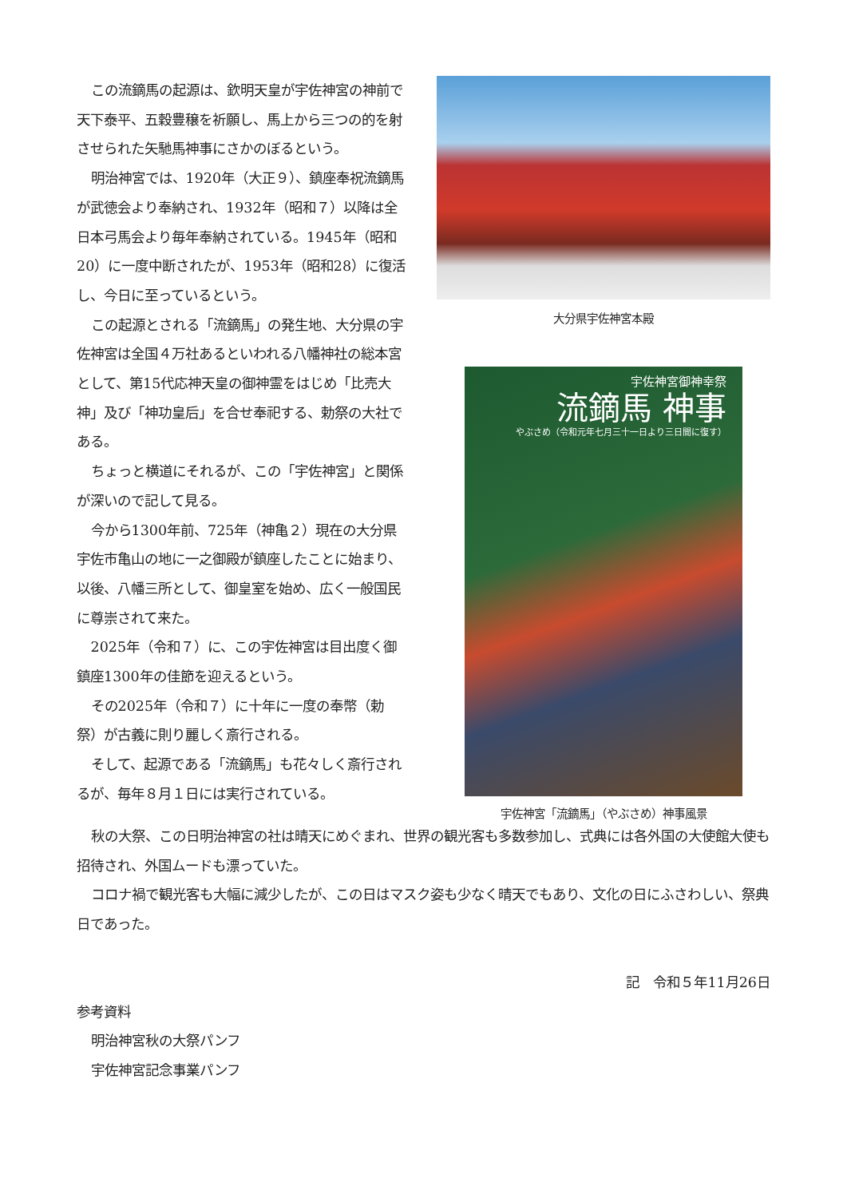この流鏑馬の起源は、欽明天皇が宇佐神宮の神前で天下泰平、五穀豊穣を祈願し、馬上から三つの的を射させられた矢馳馬神事にさかのぼるという。
明治神宮では、1920年（大正９）、鎮座奉祝流鏑馬が武徳会より奉納され、1932年（昭和７）以降は全日本弓馬会より毎年奉納されている。1945年（昭和20）に一度中断されたが、1953年（昭和28）に復活し、今日に至っているという。
この起源とされる「流鏑馬」の発生地、大分県の宇佐神宮は全国４万社あるといわれる八幡神社の総本宮として、第15代応神天皇の御神霊をはじめ「比売大神」及び「神功皇后」を合せ奉祀する、勅祭の大社である。
ちょっと横道にそれるが、この「宇佐神宮」と関係が深いので記して見る。
今から1300年前、725年（神亀２）現在の大分県宇佐市亀山の地に一之御殿が鎮座したことに始まり、以後、八幡三所として、御皇室を始め、広く一般国民に尊崇されて来た。
2025年（令和７）に、この宇佐神宮は目出度く御鎮座1300年の佳節を迎えるという。
その2025年（令和７）に十年に一度の奉幣（勅祭）が古義に則り麗しく斎行される。
そして、起源である「流鏑馬」も花々しく斎行されるが、毎年８月１日には実行されている。
大分県宇佐神宮本殿
宇佐神宮御神幸祭
流鏑馬 神事
やぶさめ（令和元年七月三十一日より三日間に復す）
宇佐神宮「流鏑馬」（やぶさめ）神事風景
秋の大祭、この日明治神宮の社は晴天にめぐまれ、世界の観光客も多数参加し、式典には各外国の大使館大使も招待され、外国ムードも漂っていた。
コロナ禍で観光客も大幅に減少したが、この日はマスク姿も少なく晴天でもあり、文化の日にふさわしい、祭典日であった。
記　令和５年11月26日
参考資料
明治神宮秋の大祭パンフ
宇佐神宮記念事業パンフ